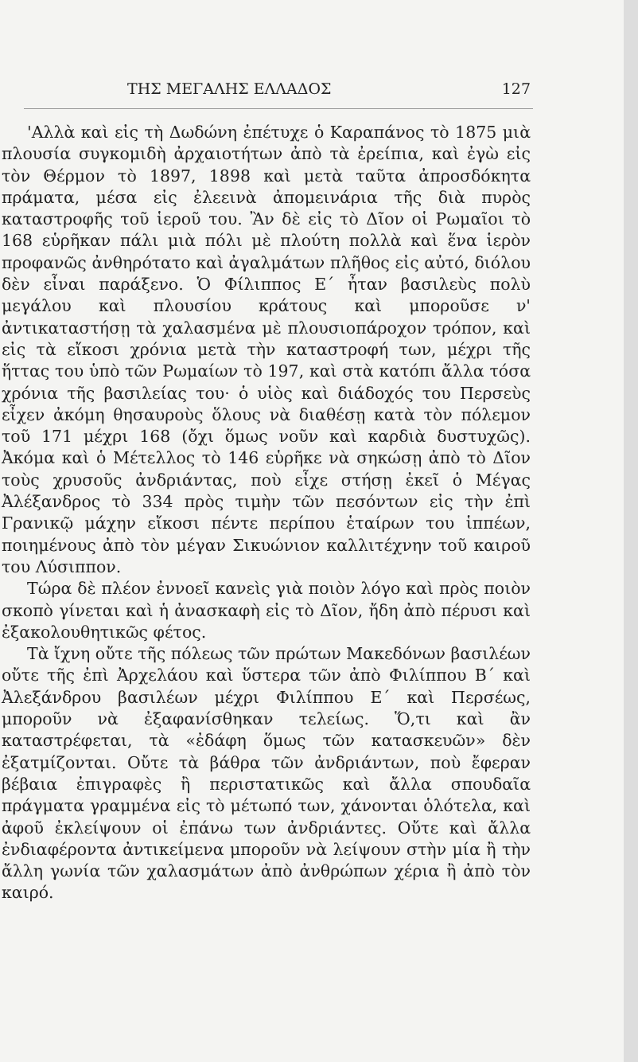ΤΗΣ ΜΕΓΑΛΗΣ ΕΛΛΑΔΟΣ 127
'Αλλὰ καὶ εἰς τὴ Δωδώνη ἐπέτυχε ὁ Καραπάνος τὸ 1875 μιὰ πλουσία συγκομιδὴ ἀρχαιοτήτων ἀπὸ τὰ ἐρείπια, καὶ ἐγὼ εἰς τὸν Θέρμον τὸ 1897, 1898 καὶ μετὰ ταῦτα ἀπροσδόκητα πράματα, μέσα εἰς ἐλεεινὰ ἀπομεινάρια τῆς διὰ πυρὸς καταστροφῆς τοῦ ἱεροῦ του. Ἂν δὲ εἰς τὸ Δῖον οἱ Ρωμαῖοι τὸ 168 εὑρῆκαν πάλι μιὰ πόλι μὲ πλούτη πολλὰ καὶ ἕνα ἱερὸν προφανῶς ἀνθηρότατο καὶ ἀγαλμάτων πλῆθος εἰς αὐτό, διόλου δὲν εἶναι παράξενο. Ὁ Φίλιππος Ε´ ἦταν βασιλεὺς πολὺ μεγάλου καὶ πλουσίου κράτους καὶ μποροῦσε ν' ἀντικαταστήσῃ τὰ χαλασμένα μὲ πλουσιοπάροχον τρόπον, καὶ εἰς τὰ εἴκοσι χρόνια μετὰ τὴν καταστροφή των, μέχρι τῆς ἥττας του ὑπὸ τῶν Ρωμαίων τὸ 197, καὶ στὰ κατόπι ἄλλα τόσα χρόνια τῆς βασιλείας του· ὁ υἱὸς καὶ διάδοχός του Περσεὺς εἶχεν ἀκόμη θησαυροὺς ὅλους νὰ διαθέσῃ κατὰ τὸν πόλεμον τοῦ 171 μέχρι 168 (ὄχι ὅμως νοῦν καὶ καρδιὰ δυστυχῶς). Ἀκόμα καὶ ὁ Μέτελλος τὸ 146 εὑρῆκε νὰ σηκώσῃ ἀπὸ τὸ Δῖον τοὺς χρυσοῦς ἀνδριάντας, ποὺ εἶχε στήσῃ ἐκεῖ ὁ Μέγας Ἀλέξανδρος τὸ 334 πρὸς τιμὴν τῶν πεσόντων εἰς τὴν ἐπὶ Γρανικῷ μάχην εἴκοσι πέντε περίπου ἑταίρων του ἱππέων, ποιημένους ἀπὸ τὸν μέγαν Σικυώνιον καλλιτέχνην τοῦ καιροῦ του Λύσιππον.
Τώρα δὲ πλέον ἐννοεῖ κανεὶς γιὰ ποιὸν λόγο καὶ πρὸς ποιὸν σκοπὸ γίνεται καὶ ἡ ἀνασκαφὴ εἰς τὸ Δῖον, ἤδη ἀπὸ πέρυσι καὶ ἐξακολουθητικῶς φέτος.
Τὰ ἴχνη οὔτε τῆς πόλεως τῶν πρώτων Μακεδόνων βασιλέων οὔτε τῆς ἐπὶ Ἀρχελάου καὶ ὕστερα τῶν ἀπὸ Φιλίππου Β´ καὶ Ἀλεξάνδρου βασιλέων μέχρι Φιλίππου Ε´ καὶ Περσέως, μποροῦν νὰ ἐξαφανίσθηκαν τελείως. Ὅ,τι καὶ ἂν καταστρέφεται, τὰ «ἐδάφη ὅμως τῶν κατασκευῶν» δὲν ἐξατμίζονται. Οὔτε τὰ βάθρα τῶν ἀνδριάντων, ποὺ ἔφεραν βέβαια ἐπιγραφὲς ἢ περιστατικῶς καὶ ἄλλα σπουδαῖα πράγματα γραμμένα εἰς τὸ μέτωπό των, χάνονται ὁλότελα, καὶ ἀφοῦ ἐκλείψουν οἱ ἐπάνω των ἀνδριάντες. Οὔτε καὶ ἄλλα ἐνδιαφέροντα ἀντικείμενα μποροῦν νὰ λείψουν στὴν μία ἢ τὴν ἄλλη γωνία τῶν χαλασμάτων ἀπὸ ἀνθρώπων χέρια ἢ ἀπὸ τὸν καιρό.